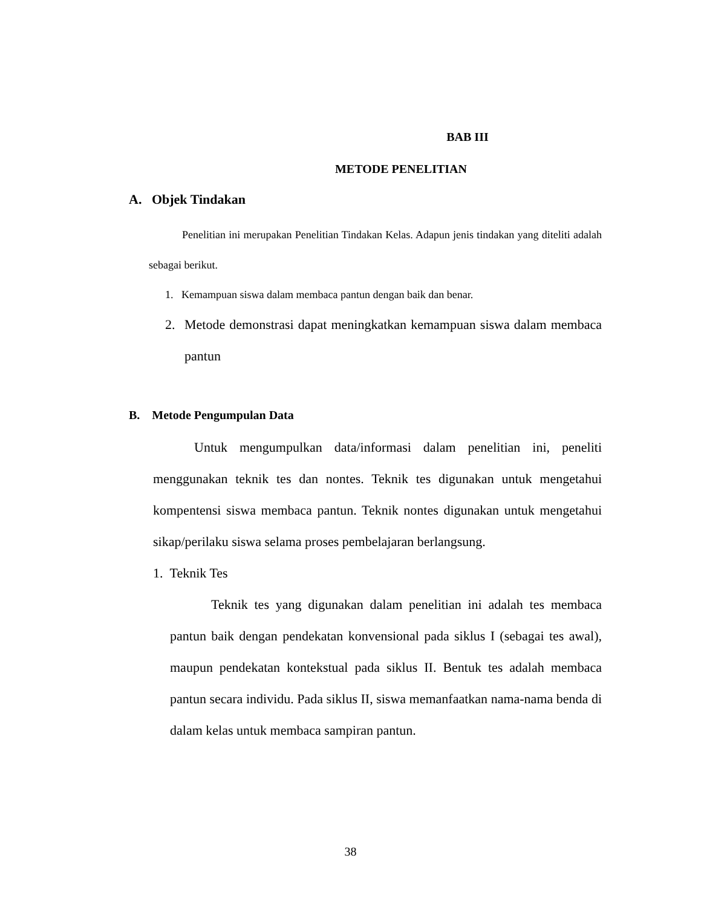BAB III
METODE PENELITIAN
A. Objek Tindakan
Penelitian ini merupakan Penelitian Tindakan Kelas. Adapun jenis tindakan yang diteliti adalah sebagai berikut.
1. Kemampuan siswa dalam membaca pantun dengan baik dan benar.
2. Metode demonstrasi dapat meningkatkan kemampuan siswa dalam membaca pantun
B. Metode Pengumpulan Data
Untuk mengumpulkan data/informasi dalam penelitian ini, peneliti menggunakan teknik tes dan nontes. Teknik tes digunakan untuk mengetahui kompentensi siswa membaca pantun. Teknik nontes digunakan untuk mengetahui sikap/perilaku siswa selama proses pembelajaran berlangsung.
1. Teknik Tes
Teknik tes yang digunakan dalam penelitian ini adalah tes membaca pantun baik dengan pendekatan konvensional pada siklus I (sebagai tes awal), maupun pendekatan kontekstual pada siklus II. Bentuk tes adalah membaca pantun secara individu. Pada siklus II, siswa memanfaatkan nama-nama benda di dalam kelas untuk membaca sampiran pantun.
38